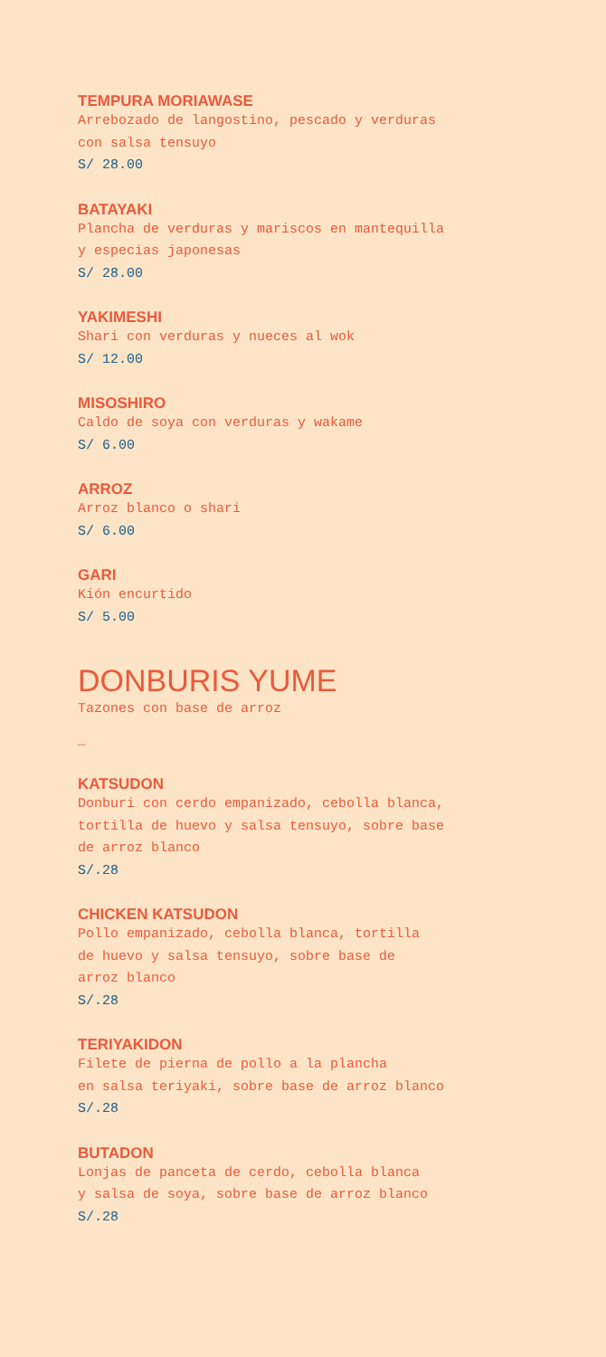TEMPURA MORIAWASE
Arrebozado de langostino, pescado y verduras
con salsa tensuyo
S/ 28.00
BATAYAKI
Plancha de verduras y mariscos en mantequilla
y especias japonesas
S/ 28.00
YAKIMESHI
Shari con verduras y nueces al wok
S/ 12.00
MISOSHIRO
Caldo de soya con verduras y wakame
S/ 6.00
ARROZ
Arroz blanco o shari
S/ 6.00
GARI
Kión encurtido
S/ 5.00
DONBURIS YUME
Tazones con base de arroz
_
KATSUDON
Donburi con cerdo empanizado, cebolla blanca,
tortilla de huevo y salsa tensuyo, sobre base
de arroz blanco
S/.28
CHICKEN KATSUDON
Pollo empanizado, cebolla blanca, tortilla
de huevo y salsa tensuyo, sobre base de
arroz blanco
S/.28
TERIYAKIDON
Filete de pierna de pollo a la plancha
en salsa teriyaki, sobre base de arroz blanco
S/.28
BUTADON
Lonjas de panceta de cerdo, cebolla blanca
y salsa de soya, sobre base de arroz blanco
S/.28